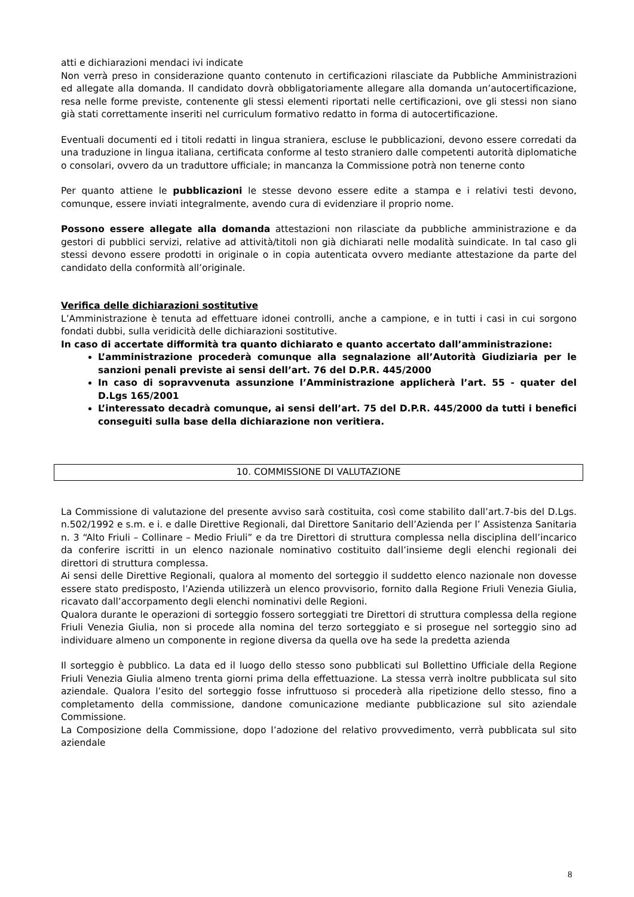atti e dichiarazioni mendaci ivi indicate
Non verrà preso in considerazione quanto contenuto in certificazioni rilasciate da Pubbliche Amministrazioni ed allegate alla domanda. Il candidato dovrà obbligatoriamente allegare alla domanda un’autocertificazione, resa nelle forme previste, contenente gli stessi elementi riportati nelle certificazioni, ove gli stessi non siano già stati correttamente inseriti nel curriculum formativo redatto in forma di autocertificazione.
Eventuali documenti ed i titoli redatti in lingua straniera, escluse le pubblicazioni, devono essere corredati da una traduzione in lingua italiana, certificata conforme al testo straniero dalle competenti autorità diplomatiche o consolari, ovvero da un traduttore ufficiale; in mancanza la Commissione potrà non tenerne conto
Per quanto attiene le pubblicazioni le stesse devono essere edite a stampa e i relativi testi devono, comunque, essere inviati integralmente, avendo cura di evidenziare il proprio nome.
Possono essere allegate alla domanda attestazioni non rilasciate da pubbliche amministrazione e da gestori di pubblici servizi, relative ad attività/titoli non già dichiarati nelle modalità suindicate. In tal caso gli stessi devono essere prodotti in originale o in copia autenticata ovvero mediante attestazione da parte del candidato della conformità all’originale.
Verifica delle dichiarazioni sostitutive
L’Amministrazione è tenuta ad effettuare idonei controlli, anche a campione, e in tutti i casi in cui sorgono fondati dubbi, sulla veridicità delle dichiarazioni sostitutive.
In caso di accertate difformità tra quanto dichiarato e quanto accertato dall’amministrazione:
L’amministrazione procederà comunque alla segnalazione all’Autorità Giudiziaria per le sanzioni penali previste ai sensi dell’art. 76 del D.P.R. 445/2000
In caso di sopravvenuta assunzione l’Amministrazione applicherà l’art. 55 - quater del D.Lgs 165/2001
L’interessato decadrà comunque, ai sensi dell’art. 75 del D.P.R. 445/2000 da tutti i benefici conseguiti sulla base della dichiarazione non veritiera.
10. COMMISSIONE DI VALUTAZIONE
La Commissione di valutazione del presente avviso sarà costituita, così come stabilito dall’art.7-bis del D.Lgs. n.502/1992 e s.m. e i. e dalle Direttive Regionali, dal Direttore Sanitario dell’Azienda per l’ Assistenza Sanitaria n. 3 “Alto Friuli – Collinare – Medio Friuli” e da tre Direttori di struttura complessa nella disciplina dell’incarico da conferire iscritti in un elenco nazionale nominativo costituito dall’insieme degli elenchi regionali dei direttori di struttura complessa.
Ai sensi delle Direttive Regionali, qualora al momento del sorteggio il suddetto elenco nazionale non dovesse essere stato predisposto, l’Azienda utilizzerà un elenco provvisorio, fornito dalla Regione Friuli Venezia Giulia, ricavato dall’accorpamento degli elenchi nominativi delle Regioni.
Qualora durante le operazioni di sorteggio fossero sorteggiati tre Direttori di struttura complessa della regione Friuli Venezia Giulia, non si procede alla nomina del terzo sorteggiato e si prosegue nel sorteggio sino ad individuare almeno un componente in regione diversa da quella ove ha sede la predetta azienda
Il sorteggio è pubblico. La data ed il luogo dello stesso sono pubblicati sul Bollettino Ufficiale della Regione Friuli Venezia Giulia almeno trenta giorni prima della effettuazione. La stessa verrà inoltre pubblicata sul sito aziendale. Qualora l’esito del sorteggio fosse infruttuoso si procederà alla ripetizione dello stesso, fino a completamento della commissione, dandone comunicazione mediante pubblicazione sul sito aziendale Commissione.
La Composizione della Commissione, dopo l’adozione del relativo provvedimento, verrà pubblicata sul sito aziendale
8